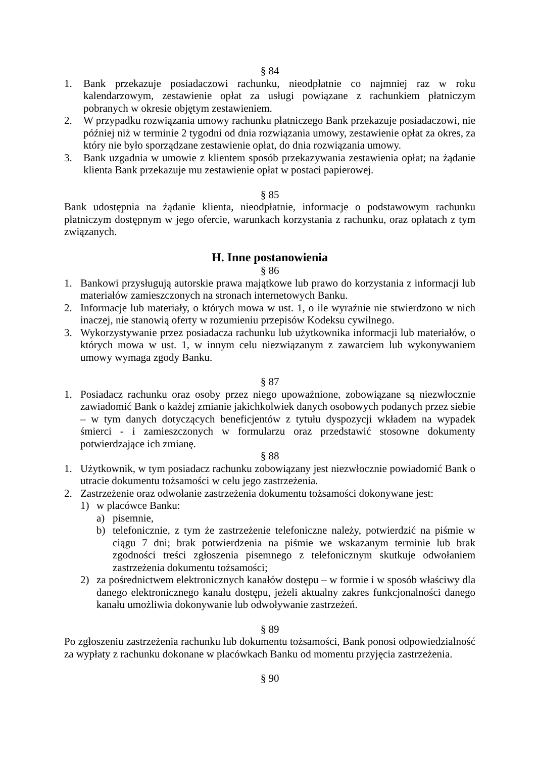§ 84
1. Bank przekazuje posiadaczowi rachunku, nieodpłatnie co najmniej raz w roku kalendarzowym, zestawienie opłat za usługi powiązane z rachunkiem płatniczym pobranych w okresie objętym zestawieniem.
2. W przypadku rozwiązania umowy rachunku płatniczego Bank przekazuje posiadaczowi, nie później niż w terminie 2 tygodni od dnia rozwiązania umowy, zestawienie opłat za okres, za który nie było sporządzane zestawienie opłat, do dnia rozwiązania umowy.
3. Bank uzgadnia w umowie z klientem sposób przekazywania zestawienia opłat; na żądanie klienta Bank przekazuje mu zestawienie opłat w postaci papierowej.
§ 85
Bank udostępnia na żądanie klienta, nieodpłatnie, informacje o podstawowym rachunku płatniczym dostępnym w jego ofercie, warunkach korzystania z rachunku, oraz opłatach z tym związanych.
H. Inne postanowienia
§ 86
1. Bankowi przysługują autorskie prawa majątkowe lub prawo do korzystania z informacji lub materiałów zamieszczonych na stronach internetowych Banku.
2. Informacje lub materiały, o których mowa w ust. 1, o ile wyraźnie nie stwierdzono w nich inaczej, nie stanowią oferty w rozumieniu przepisów Kodeksu cywilnego.
3. Wykorzystywanie przez posiadacza rachunku lub użytkownika informacji lub materiałów, o których mowa w ust. 1, w innym celu niezwiązanym z zawarciem lub wykonywaniem umowy wymaga zgody Banku.
§ 87
1. Posiadacz rachunku oraz osoby przez niego upoważnione, zobowiązane są niezwłocznie zawiadomić Bank o każdej zmianie jakichkolwiek danych osobowych podanych przez siebie – w tym danych dotyczących beneficjentów z tytułu dyspozycji wkładem na wypadek śmierci - i zamieszczonych w formularzu oraz przedstawić stosowne dokumenty potwierdzające ich zmianę.
§ 88
1. Użytkownik, w tym posiadacz rachunku zobowiązany jest niezwłocznie powiadomić Bank o utracie dokumentu tożsamości w celu jego zastrzeżenia.
2. Zastrzeżenie oraz odwołanie zastrzeżenia dokumentu tożsamości dokonywane jest:
1) w placówce Banku:
a) pisemnie,
b) telefonicznie, z tym że zastrzeżenie telefoniczne należy, potwierdzić na piśmie w ciągu 7 dni; brak potwierdzenia na piśmie we wskazanym terminie lub brak zgodności treści zgłoszenia pisemnego z telefonicznym skutkuje odwołaniem zastrzeżenia dokumentu tożsamości;
2) za pośrednictwem elektronicznych kanałów dostępu – w formie i w sposób właściwy dla danego elektronicznego kanału dostępu, jeżeli aktualny zakres funkcjonalności danego kanału umożliwia dokonywanie lub odwoływanie zastrzeżeń.
§ 89
Po zgłoszeniu zastrzeżenia rachunku lub dokumentu tożsamości, Bank ponosi odpowiedzialność za wypłaty z rachunku dokonane w placówkach Banku od momentu przyjęcia zastrzeżenia.
§ 90